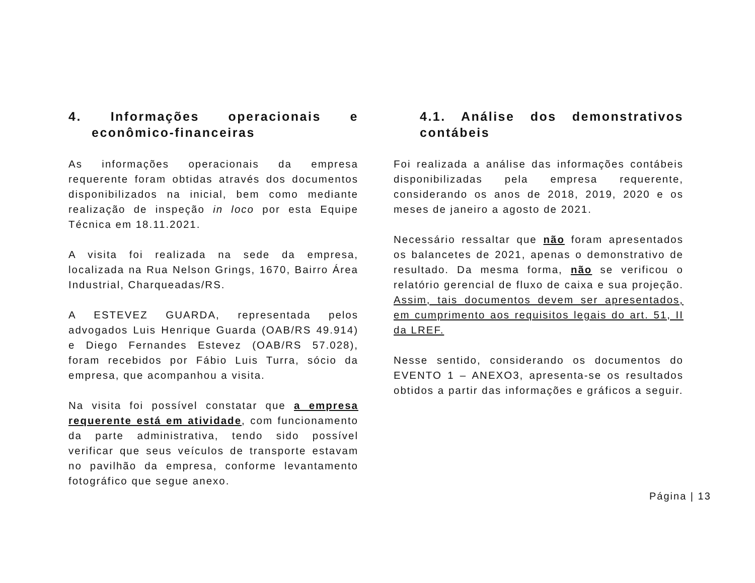4. Informações operacionais e econômico-financeiras
As informações operacionais da empresa requerente foram obtidas através dos documentos disponibilizados na inicial, bem como mediante realização de inspeção in loco por esta Equipe Técnica em 18.11.2021.
A visita foi realizada na sede da empresa, localizada na Rua Nelson Grings, 1670, Bairro Área Industrial, Charqueadas/RS.
A ESTEVEZ GUARDA, representada pelos advogados Luis Henrique Guarda (OAB/RS 49.914) e Diego Fernandes Estevez (OAB/RS 57.028), foram recebidos por Fábio Luis Turra, sócio da empresa, que acompanhou a visita.
Na visita foi possível constatar que a empresa requerente está em atividade, com funcionamento da parte administrativa, tendo sido possível verificar que seus veículos de transporte estavam no pavilhão da empresa, conforme levantamento fotográfico que segue anexo.
4.1. Análise dos demonstrativos contábeis
Foi realizada a análise das informações contábeis disponibilizadas pela empresa requerente, considerando os anos de 2018, 2019, 2020 e os meses de janeiro a agosto de 2021.
Necessário ressaltar que não foram apresentados os balancetes de 2021, apenas o demonstrativo de resultado. Da mesma forma, não se verificou o relatório gerencial de fluxo de caixa e sua projeção. Assim, tais documentos devem ser apresentados, em cumprimento aos requisitos legais do art. 51, II da LREF.
Nesse sentido, considerando os documentos do EVENTO 1 – ANEXO3, apresenta-se os resultados obtidos a partir das informações e gráficos a seguir.
Página | 13